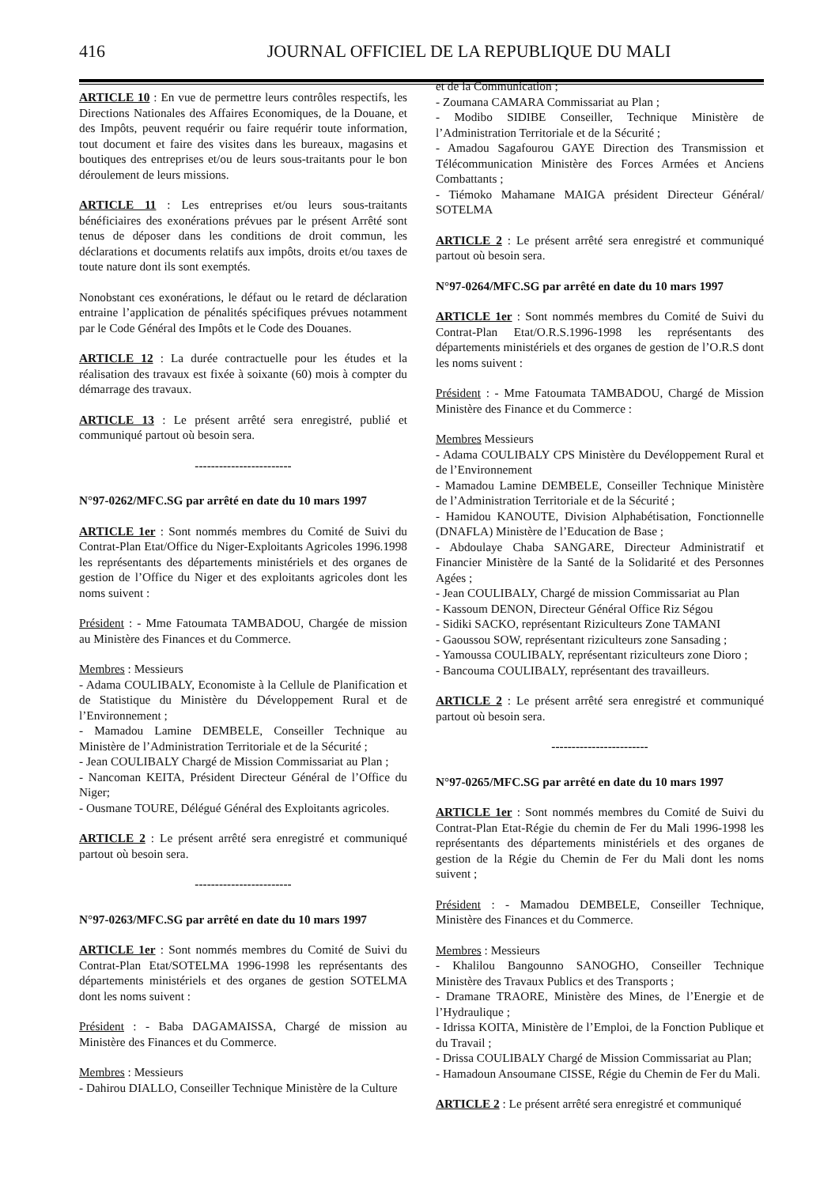416 JOURNAL OFFICIEL DE LA REPUBLIQUE DU MALI
ARTICLE 10 : En vue de permettre leurs contrôles respectifs, les Directions Nationales des Affaires Economiques, de la Douane, et des Impôts, peuvent requérir ou faire requérir toute information, tout document et faire des visites dans les bureaux, magasins et boutiques des entreprises et/ou de leurs sous-traitants pour le bon déroulement de leurs missions.
ARTICLE 11 : Les entreprises et/ou leurs sous-traitants bénéficiaires des exonérations prévues par le présent Arrêté sont tenus de déposer dans les conditions de droit commun, les déclarations et documents relatifs aux impôts, droits et/ou taxes de toute nature dont ils sont exemptés.
Nonobstant ces exonérations, le défaut ou le retard de déclaration entraine l’application de pénalités spécifiques prévues notamment par le Code Général des Impôts et le Code des Douanes.
ARTICLE 12 : La durée contractuelle pour les études et la réalisation des travaux est fixée à soixante (60) mois à compter du démarrage des travaux.
ARTICLE 13 : Le présent arrêté sera enregistré, publié et communiqué partout où besoin sera.
------------------------
N°97-0262/MFC.SG par arrêté en date du 10 mars 1997
ARTICLE 1er : Sont nommés membres du Comité de Suivi du Contrat-Plan Etat/Office du Niger-Exploitants Agricoles 1996.1998 les représentants des départements ministériels et des organes de gestion de l’Office du Niger et des exploitants agricoles dont les noms suivent :
Président : - Mme Fatoumata TAMBADOU, Chargée de mission au Ministère des Finances et du Commerce.
Membres : Messieurs
- Adama COULIBALY, Economiste à la Cellule de Planification et de Statistique du Ministère du Développement Rural et de l’Environnement ;
- Mamadou Lamine DEMBELE, Conseiller Technique au Ministère de l’Administration Territoriale et de la Sécurité ;
- Jean COULIBALY Chargé de Mission Commissariat au Plan ;
- Nancoman KEITA, Président Directeur Général de l’Office du Niger;
- Ousmane TOURE, Délégué Général des Exploitants agricoles.
ARTICLE 2 : Le présent arrêté sera enregistré et communiqué partout où besoin sera.
------------------------
N°97-0263/MFC.SG par arrêté en date du 10 mars 1997
ARTICLE 1er : Sont nommés membres du Comité de Suivi du Contrat-Plan Etat/SOTELMA 1996-1998 les représentants des départements ministériels et des organes de gestion SOTELMA dont les noms suivent :
Président : - Baba DAGAMAISSA, Chargé de mission au Ministère des Finances et du Commerce.
Membres : Messieurs
- Dahirou DIALLO, Conseiller Technique Ministère de la Culture
et de la Communication ;
- Zoumana CAMARA Commissariat au Plan ;
- Modibo SIDIBE Conseiller, Technique Ministère de l’Administration Territoriale et de la Sécurité ;
- Amadou Sagafourou GAYE Direction des Transmission et Télécommunication Ministère des Forces Armées et Anciens Combattants ;
- Tiémoko Mahamane MAIGA président Directeur Général/ SOTELMA
ARTICLE 2 : Le présent arrêté sera enregistré et communiqué partout où besoin sera.
N°97-0264/MFC.SG par arrêté en date du 10 mars 1997
ARTICLE 1er : Sont nommés membres du Comité de Suivi du Contrat-Plan Etat/O.R.S.1996-1998 les représentants des départements ministériels et des organes de gestion de l’O.R.S dont les noms suivent :
Président : - Mme Fatoumata TAMBADOU, Chargé de Mission Ministère des Finance et du Commerce :
Membres Messieurs
- Adama COULIBALY CPS Ministère du Devéloppement Rural et de l’Environnement
- Mamadou Lamine DEMBELE, Conseiller Technique Ministère de l’Administration Territoriale et de la Sécurité ;
- Hamidou KANOUTE, Division Alphabétisation, Fonctionnelle (DNAFLA) Ministère de l’Education de Base ;
- Abdoulaye Chaba SANGARE, Directeur Administratif et Financier Ministère de la Santé de la Solidarité et des Personnes Agées ;
- Jean COULIBALY, Chargé de mission Commissariat au Plan
- Kassoum DENON, Directeur Général Office Riz Ségou
- Sidiki SACKO, représentant Riziculteurs Zone TAMANI
- Gaoussou SOW, représentant riziculteurs zone Sansading ;
- Yamoussa COULIBALY, représentant riziculteurs zone Dioro ;
- Bancouma COULIBALY, représentant des travailleurs.
ARTICLE 2 : Le présent arrêté sera enregistré et communiqué partout où besoin sera.
------------------------
N°97-0265/MFC.SG par arrêté en date du 10 mars 1997
ARTICLE 1er : Sont nommés membres du Comité de Suivi du Contrat-Plan Etat-Régie du chemin de Fer du Mali 1996-1998 les représentants des départements ministériels et des organes de gestion de la Régie du Chemin de Fer du Mali dont les noms suivent ;
Président : - Mamadou DEMBELE, Conseiller Technique, Ministère des Finances et du Commerce.
Membres : Messieurs
- Khalilou Bangounno SANOGHO, Conseiller Technique Ministère des Travaux Publics et des Transports ;
- Dramane TRAORE, Ministère des Mines, de l’Energie et de l’Hydraulique ;
- Idrissa KOITA, Ministère de l’Emploi, de la Fonction Publique et du Travail ;
- Drissa COULIBALY Chargé de Mission Commissariat au Plan;
- Hamadoun Ansoumane CISSE, Régie du Chemin de Fer du Mali.
ARTICLE 2 : Le présent arrêté sera enregistré et communiqué